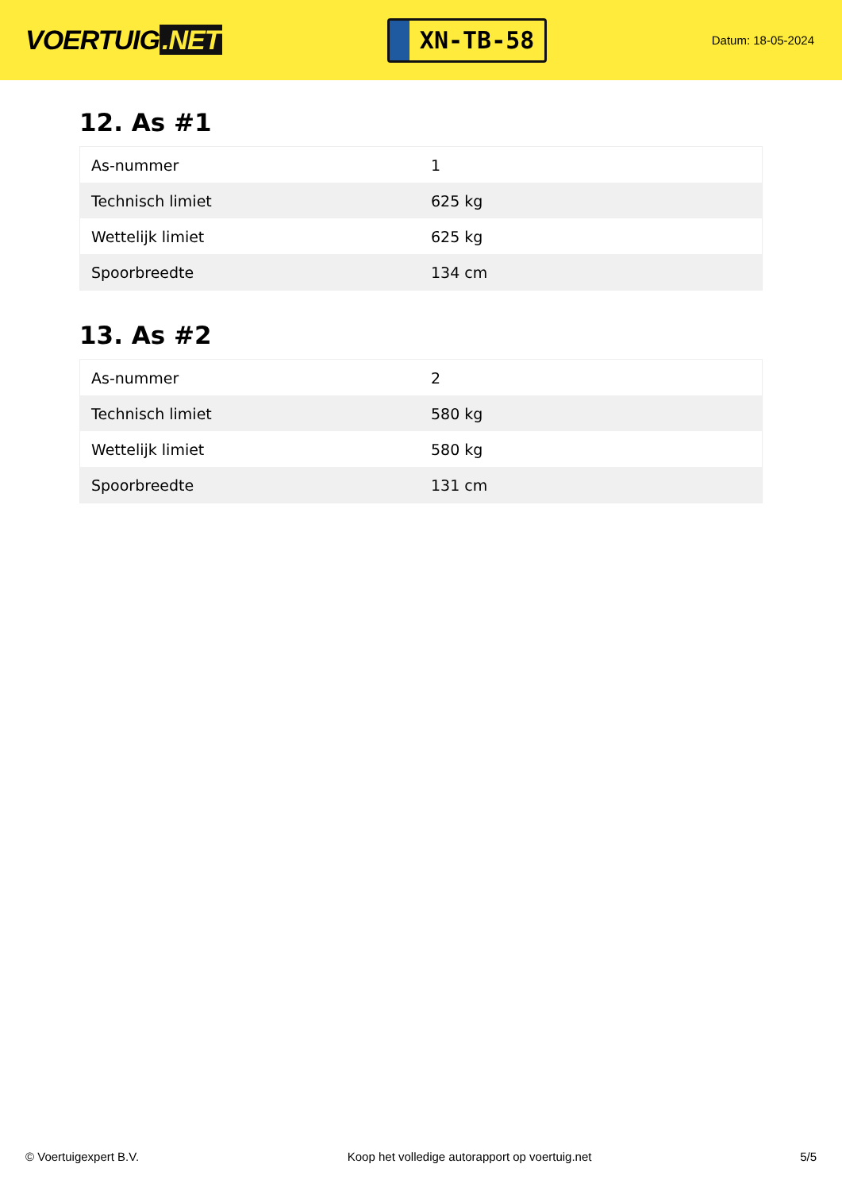VOERTUIG.NET
XN-TB-58
Datum: 18-05-2024
12. As #1
| As-nummer | 1 |
| Technisch limiet | 625 kg |
| Wettelijk limiet | 625 kg |
| Spoorbreedte | 134 cm |
13. As #2
| As-nummer | 2 |
| Technisch limiet | 580 kg |
| Wettelijk limiet | 580 kg |
| Spoorbreedte | 131 cm |
© Voertuigexpert B.V. Koop het volledige autorapport op voertuig.net 5/5